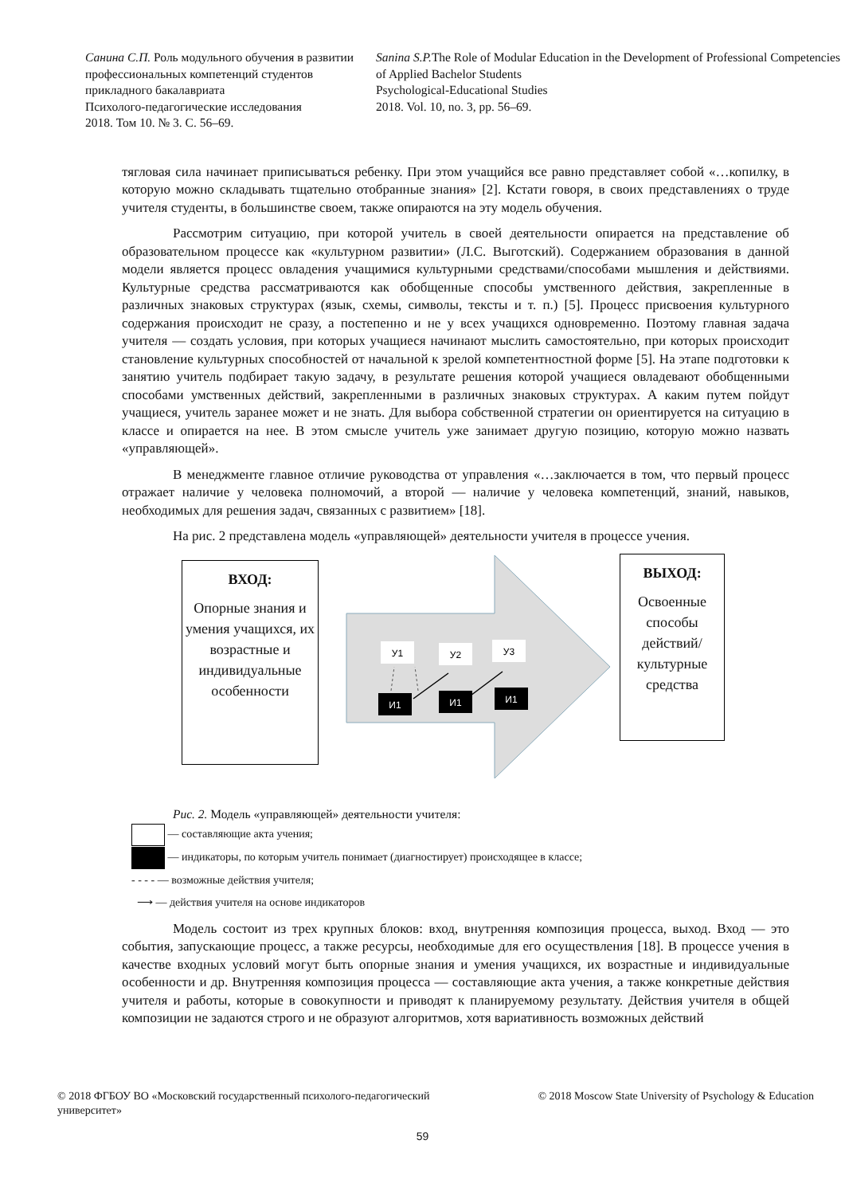Санина С.П. Роль модульного обучения в развитии профессиональных компетенций студентов прикладного бакалавриата
Психолого-педагогические исследования
2018. Том 10. № 3. С. 56–69.
Sanina S.P. The Role of Modular Education in the Development of Professional Competencies of Applied Bachelor Students
Psychological-Educational Studies
2018. Vol. 10, no. 3, pp. 56–69.
тягловая сила начинает приписываться ребенку. При этом учащийся все равно представляет собой «…копилку, в которую можно складывать тщательно отобранные знания» [2]. Кстати говоря, в своих представлениях о труде учителя студенты, в большинстве своем, также опираются на эту модель обучения.
Рассмотрим ситуацию, при которой учитель в своей деятельности опирается на представление об образовательном процессе как «культурном развитии» (Л.С. Выготский). Содержанием образования в данной модели является процесс овладения учащимися культурными средствами/способами мышления и действиями. Культурные средства рассматриваются как обобщенные способы умственного действия, закрепленные в различных знаковых структурах (язык, схемы, символы, тексты и т. п.) [5]. Процесс присвоения культурного содержания происходит не сразу, а постепенно и не у всех учащихся одновременно. Поэтому главная задача учителя — создать условия, при которых учащиеся начинают мыслить самостоятельно, при которых происходит становление культурных способностей от начальной к зрелой компетентностной форме [5]. На этапе подготовки к занятию учитель подбирает такую задачу, в результате решения которой учащиеся овладевают обобщенными способами умственных действий, закрепленными в различных знаковых структурах. А каким путем пойдут учащиеся, учитель заранее может и не знать. Для выбора собственной стратегии он ориентируется на ситуацию в классе и опирается на нее. В этом смысле учитель уже занимает другую позицию, которую можно назвать «управляющей».
В менеджменте главное отличие руководства от управления «…заключается в том, что первый процесс отражает наличие у человека полномочий, а второй — наличие у человека компетенций, знаний, навыков, необходимых для решения задач, связанных с развитием» [18].
На рис. 2 представлена модель «управляющей» деятельности учителя в процессе учения.
У1
У2
У3
И1
И1
И1
ВХОД:
Опорные знания и умения учащихся, их возрастные и индивидуальные особенности
ВЫХОД:
Освоенные способы действий/ культурные средства
Рис. 2. Модель «управляющей» деятельности учителя:
— составляющие акта учения;
— индикаторы, по которым учитель понимает (диагностирует) происходящее в классе;
- - - - — возможные действия учителя;
⟶ — действия учителя на основе индикаторов
Модель состоит из трех крупных блоков: вход, внутренняя композиция процесса, выход. Вход — это события, запускающие процесс, а также ресурсы, необходимые для его осуществления [18]. В процессе учения в качестве входных условий могут быть опорные знания и умения учащихся, их возрастные и индивидуальные особенности и др. Внутренняя композиция процесса — составляющие акта учения, а также конкретные действия учителя и работы, которые в совокупности и приводят к планируемому результату. Действия учителя в общей композиции не задаются строго и не образуют алгоритмов, хотя вариативность возможных действий
© 2018 ФГБОУ ВО «Московский государственный психолого-педагогический университет»
© 2018 Moscow State University of Psychology & Education
59